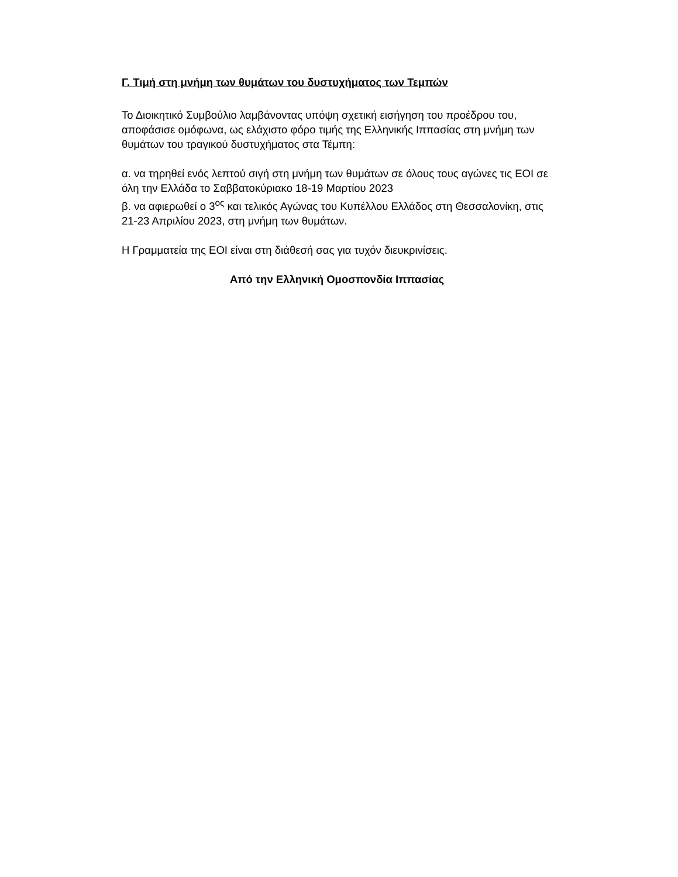Γ. Τιμή στη μνήμη των θυμάτων του δυστυχήματος των Τεμπών
Το Διοικητικό Συμβούλιο λαμβάνοντας υπόψη σχετική εισήγηση του προέδρου του, αποφάσισε ομόφωνα, ως ελάχιστο φόρο τιμής της Ελληνικής Ιππασίας στη μνήμη των θυμάτων του τραγικού δυστυχήματος στα Τέμπη:
α. να τηρηθεί ενός λεπτού σιγή στη μνήμη των θυμάτων σε όλους τους αγώνες τις ΕΟΙ σε όλη την Ελλάδα το Σαββατοκύριακο 18-19 Μαρτίου 2023
β. να αφιερωθεί ο 3<sup>ος</sup> και τελικός Αγώνας του Κυπέλλου Ελλάδος στη Θεσσαλονίκη, στις 21-23 Απριλίου 2023, στη μνήμη των θυμάτων.
Η Γραμματεία της ΕΟΙ είναι στη διάθεσή σας για τυχόν διευκρινίσεις.
Από την Ελληνική Ομοσπονδία Ιππασίας